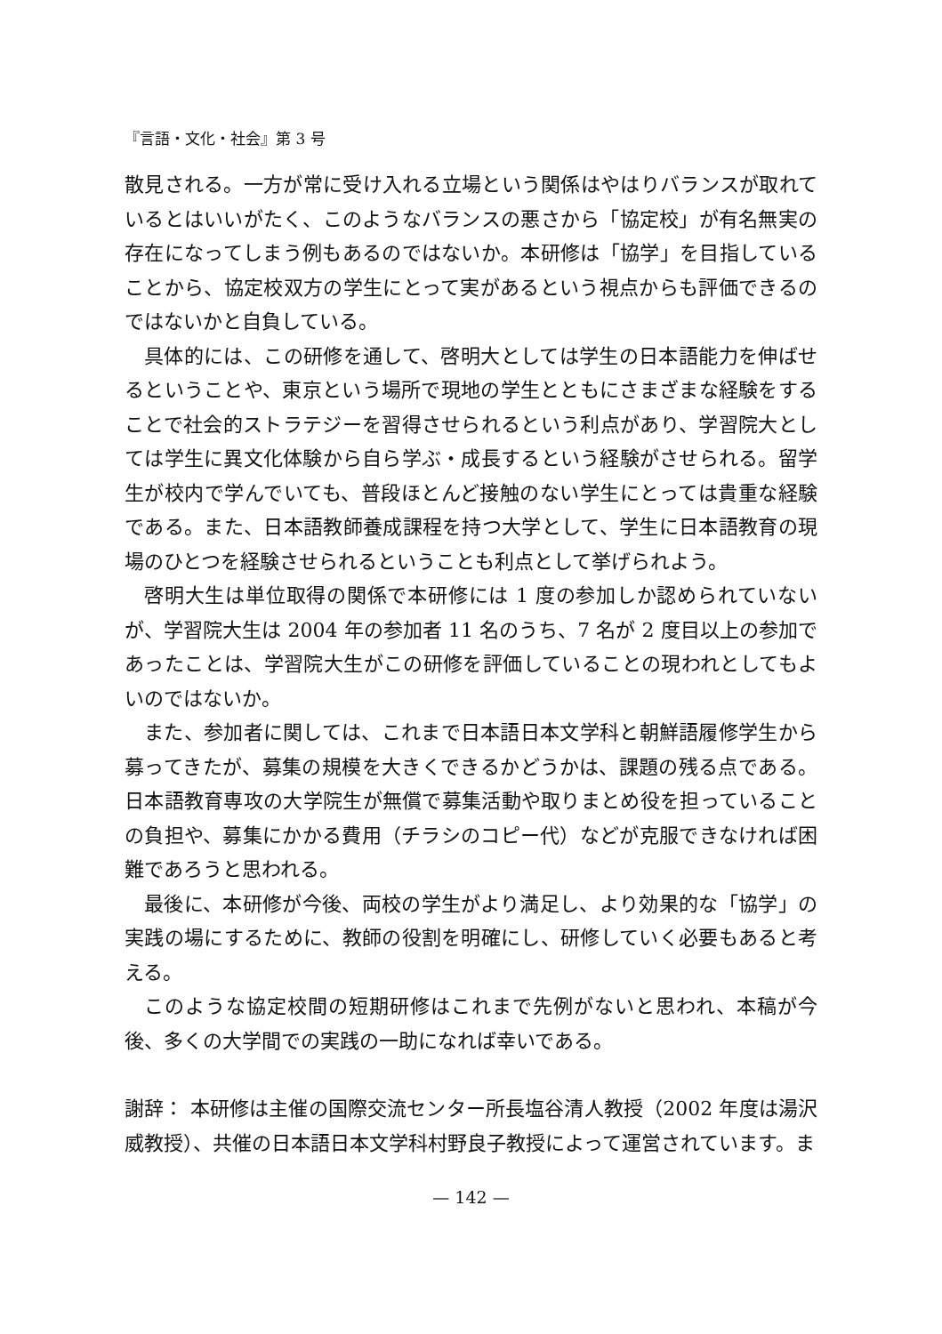『言語・文化・社会』第 3 号
散見される。一方が常に受け入れる立場という関係はやはりバランスが取れているとはいいがたく、このようなバランスの悪さから「協定校」が有名無実の存在になってしまう例もあるのではないか。本研修は「協学」を目指していることから、協定校双方の学生にとって実があるという視点からも評価できるのではないかと自負している。
具体的には、この研修を通して、啓明大としては学生の日本語能力を伸ばせるということや、東京という場所で現地の学生とともにさまざまな経験をすることで社会的ストラテジーを習得させられるという利点があり、学習院大としては学生に異文化体験から自ら学ぶ・成長するという経験がさせられる。留学生が校内で学んでいても、普段ほとんど接触のない学生にとっては貴重な経験である。また、日本語教師養成課程を持つ大学として、学生に日本語教育の現場のひとつを経験させられるということも利点として挙げられよう。
啓明大生は単位取得の関係で本研修には 1 度の参加しか認められていないが、学習院大生は 2004 年の参加者 11 名のうち、7 名が 2 度目以上の参加であったことは、学習院大生がこの研修を評価していることの現われとしてもよいのではないか。
また、参加者に関しては、これまで日本語日本文学科と朝鮮語履修学生から募ってきたが、募集の規模を大きくできるかどうかは、課題の残る点である。日本語教育専攻の大学院生が無償で募集活動や取りまとめ役を担っていることの負担や、募集にかかる費用（チラシのコピー代）などが克服できなければ困難であろうと思われる。
最後に、本研修が今後、両校の学生がより満足し、より効果的な「協学」の実践の場にするために、教師の役割を明確にし、研修していく必要もあると考える。
このような協定校間の短期研修はこれまで先例がないと思われ、本稿が今後、多くの大学間での実践の一助になれば幸いである。
謝辞： 本研修は主催の国際交流センター所長塩谷清人教授（2002 年度は湯沢威教授）、共催の日本語日本文学科村野良子教授によって運営されています。ま
— 142 —